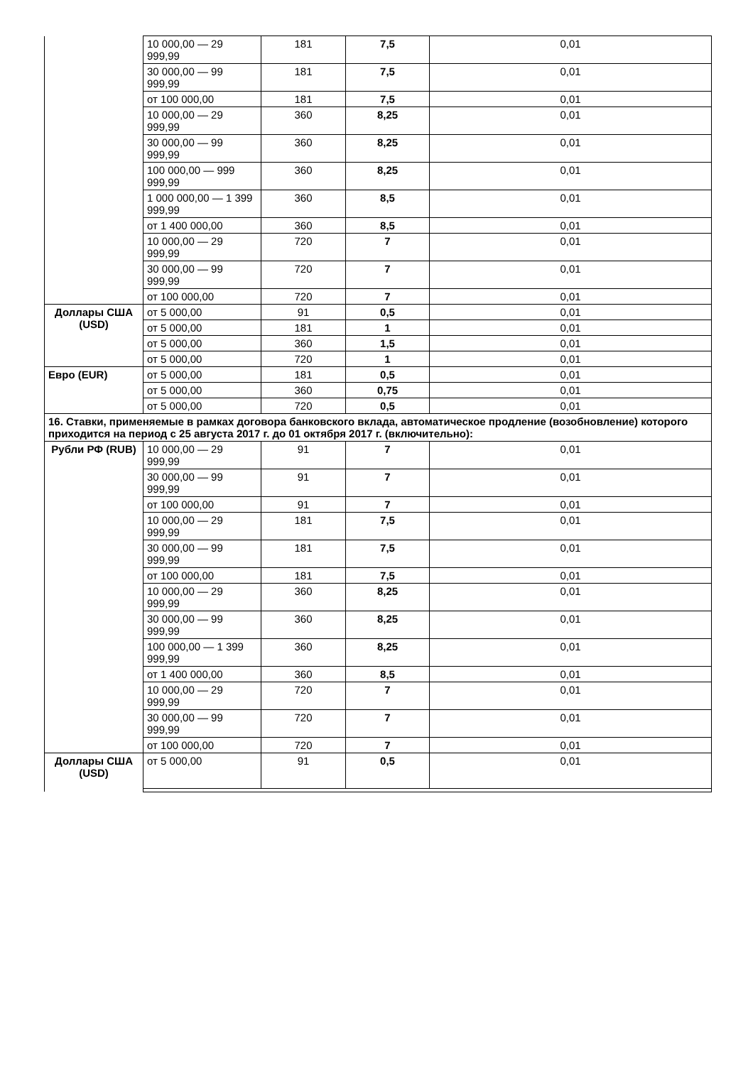| | 10 000,00 — 29 999,99 | 181 | 7,5 | 0,01 |
| | 30 000,00 — 99 999,99 | 181 | 7,5 | 0,01 |
| | от 100 000,00 | 181 | 7,5 | 0,01 |
| | 10 000,00 — 29 999,99 | 360 | 8,25 | 0,01 |
| | 30 000,00 — 99 999,99 | 360 | 8,25 | 0,01 |
| | 100 000,00 — 999 999,99 | 360 | 8,25 | 0,01 |
| | 1 000 000,00 — 1 399 999,99 | 360 | 8,5 | 0,01 |
| | от 1 400 000,00 | 360 | 8,5 | 0,01 |
| | 10 000,00 — 29 999,99 | 720 | 7 | 0,01 |
| | 30 000,00 — 99 999,99 | 720 | 7 | 0,01 |
| | от 100 000,00 | 720 | 7 | 0,01 |
| Доллары США (USD) | от 5 000,00 | 91 | 0,5 | 0,01 |
| | от 5 000,00 | 181 | 1 | 0,01 |
| | от 5 000,00 | 360 | 1,5 | 0,01 |
| | от 5 000,00 | 720 | 1 | 0,01 |
| Евро (EUR) | от 5 000,00 | 181 | 0,5 | 0,01 |
| | от 5 000,00 | 360 | 0,75 | 0,01 |
| | от 5 000,00 | 720 | 0,5 | 0,01 |
| 16. Ставки, применяемые в рамках договора банковского вклада, автоматическое продление (возобновление) которого приходится на период с 25 августа 2017 г. до 01 октября 2017 г. (включительно): | | | | |
| Рубли РФ (RUB) | 10 000,00 — 29 999,99 | 91 | 7 | 0,01 |
| | 30 000,00 — 99 999,99 | 91 | 7 | 0,01 |
| | от 100 000,00 | 91 | 7 | 0,01 |
| | 10 000,00 — 29 999,99 | 181 | 7,5 | 0,01 |
| | 30 000,00 — 99 999,99 | 181 | 7,5 | 0,01 |
| | от 100 000,00 | 181 | 7,5 | 0,01 |
| | 10 000,00 — 29 999,99 | 360 | 8,25 | 0,01 |
| | 30 000,00 — 99 999,99 | 360 | 8,25 | 0,01 |
| | 100 000,00 — 1 399 999,99 | 360 | 8,25 | 0,01 |
| | от 1 400 000,00 | 360 | 8,5 | 0,01 |
| | 10 000,00 — 29 999,99 | 720 | 7 | 0,01 |
| | 30 000,00 — 99 999,99 | 720 | 7 | 0,01 |
| | от 100 000,00 | 720 | 7 | 0,01 |
| Доллары США (USD) | от 5 000,00 | 91 | 0,5 | 0,01 |